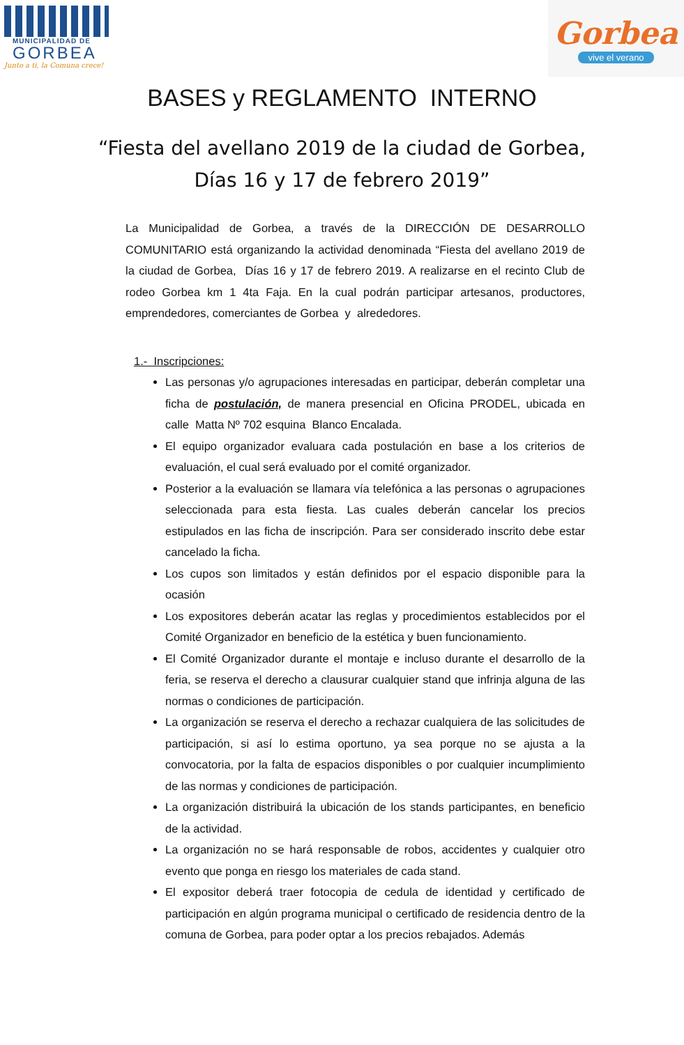MUNICIPALIDAD DE
GORBEA
Junto a ti, la Comuna crece!
Gorbea
vive el verano
BASES y REGLAMENTO INTERNO
“Fiesta del avellano 2019 de la ciudad de Gorbea,
Días 16 y 17 de febrero 2019”
La Municipalidad de Gorbea, a través de la DIRECCIÓN DE DESARROLLO COMUNITARIO está organizando la actividad denominada “Fiesta del avellano 2019 de la ciudad de Gorbea, Días 16 y 17 de febrero 2019. A realizarse en el recinto Club de rodeo Gorbea km 1 4ta Faja. En la cual podrán participar artesanos, productores, emprendedores, comerciantes de Gorbea y alrededores.
1.- Inscripciones:
Las personas y/o agrupaciones interesadas en participar, deberán completar una ficha de postulación, de manera presencial en Oficina PRODEL, ubicada en calle Matta Nº 702 esquina Blanco Encalada.
El equipo organizador evaluara cada postulación en base a los criterios de evaluación, el cual será evaluado por el comité organizador.
Posterior a la evaluación se llamara vía telefónica a las personas o agrupaciones seleccionada para esta fiesta. Las cuales deberán cancelar los precios estipulados en las ficha de inscripción. Para ser considerado inscrito debe estar cancelado la ficha.
Los cupos son limitados y están definidos por el espacio disponible para la ocasión
Los expositores deberán acatar las reglas y procedimientos establecidos por el Comité Organizador en beneficio de la estética y buen funcionamiento.
El Comité Organizador durante el montaje e incluso durante el desarrollo de la feria, se reserva el derecho a clausurar cualquier stand que infrinja alguna de las normas o condiciones de participación.
La organización se reserva el derecho a rechazar cualquiera de las solicitudes de participación, si así lo estima oportuno, ya sea porque no se ajusta a la convocatoria, por la falta de espacios disponibles o por cualquier incumplimiento de las normas y condiciones de participación.
La organización distribuirá la ubicación de los stands participantes, en beneficio de la actividad.
La organización no se hará responsable de robos, accidentes y cualquier otro evento que ponga en riesgo los materiales de cada stand.
El expositor deberá traer fotocopia de cedula de identidad y certificado de participación en algún programa municipal o certificado de residencia dentro de la comuna de Gorbea, para poder optar a los precios rebajados. Además